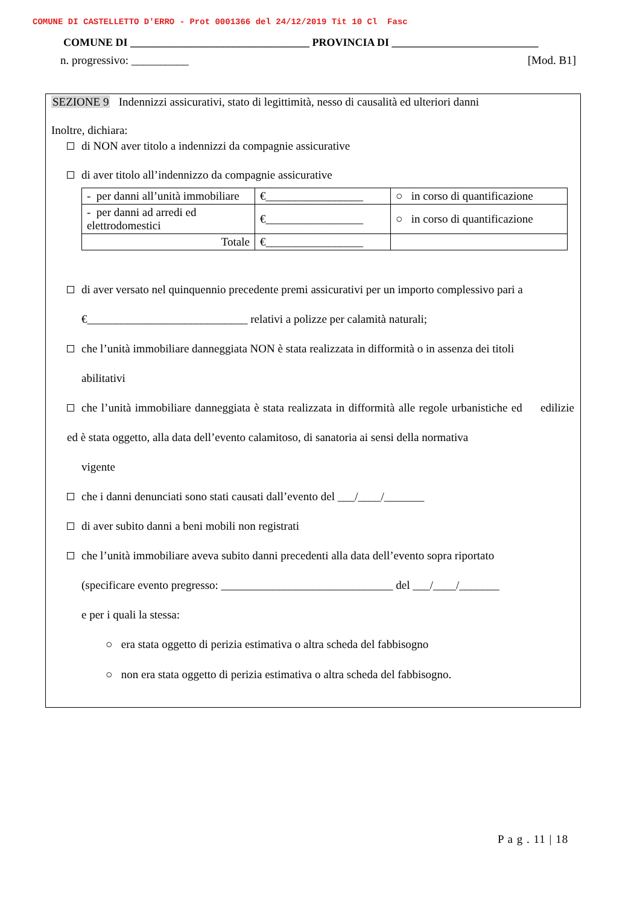COMUNE DI CASTELLETTO D'ERRO - Prot 0001366 del 24/12/2019 Tit 10 Cl Fasc
COMUNE DI _________________________________ PROVINCIA DI ___________________________
n. progressivo: __________ [Mod. B1]
SEZIONE 9 Indennizzi assicurativi, stato di legittimità, nesso di causalità ed ulteriori danni
Inoltre, dichiara:
di NON aver titolo a indennizzi da compagnie assicurative
di aver titolo all’indennizzo da compagnie assicurative
| - per danni all’unità immobiliare | €_________________ | ○ in corso di quantificazione |
| - per danni ad arredi ed elettrodomestici | €_________________ | ○ in corso di quantificazione |
| Totale | €_________________ | |
di aver versato nel quinquennio precedente premi assicurativi per un importo complessivo pari a
€____________________________ relativi a polizze per calamità naturali;
che l’unità immobiliare danneggiata NON è stata realizzata in difformità o in assenza dei titoli
abilitativi
che l’unità immobiliare danneggiata è stata realizzata in difformità alle regole urbanistiche ed edilizie ed è stata oggetto, alla data dell’evento calamitoso, di sanatoria ai sensi della normativa
vigente
che i danni denunciati sono stati causati dall’evento del ___/____/_______
di aver subito danni a beni mobili non registrati
che l’unità immobiliare aveva subito danni precedenti alla data dell’evento sopra riportato
(specificare evento pregresso: ______________________________ del ___/____/_______
e per i quali la stessa:
○ era stata oggetto di perizia estimativa o altra scheda del fabbisogno
○ non era stata oggetto di perizia estimativa o altra scheda del fabbisogno.
P a g . 11 | 18